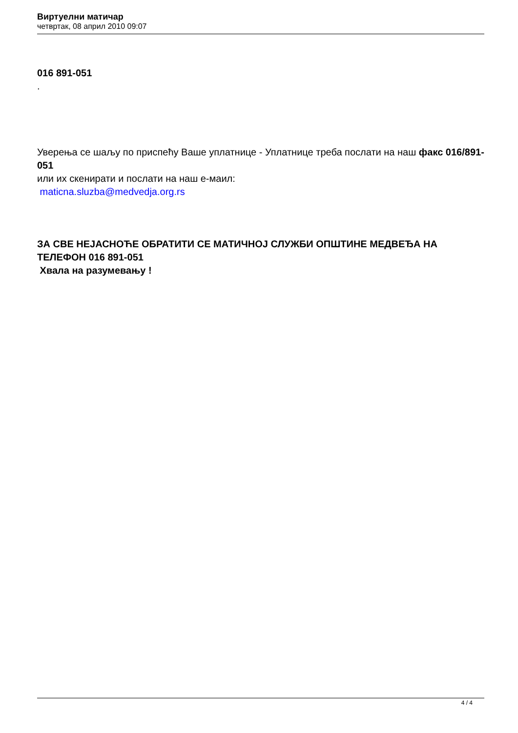Виртуелни матичар
четвртак, 08 април 2010 09:07
016 891-051
.
Уверења се шаљу по приспећу Ваше уплатнице - Уплатнице треба послати на наш факс 016/891-051
или их скенирати и послати на наш е-маил:
maticna.sluzba@medvedja.org.rs
ЗА СВЕ НЕЈАСНОЋЕ ОБРАТИТИ СЕ МАТИЧНОЈ СЛУЖБИ ОПШТИНЕ МЕДВЕЂА НА ТЕЛЕФОН 016 891-051
Хвала на разумевању !
4 / 4